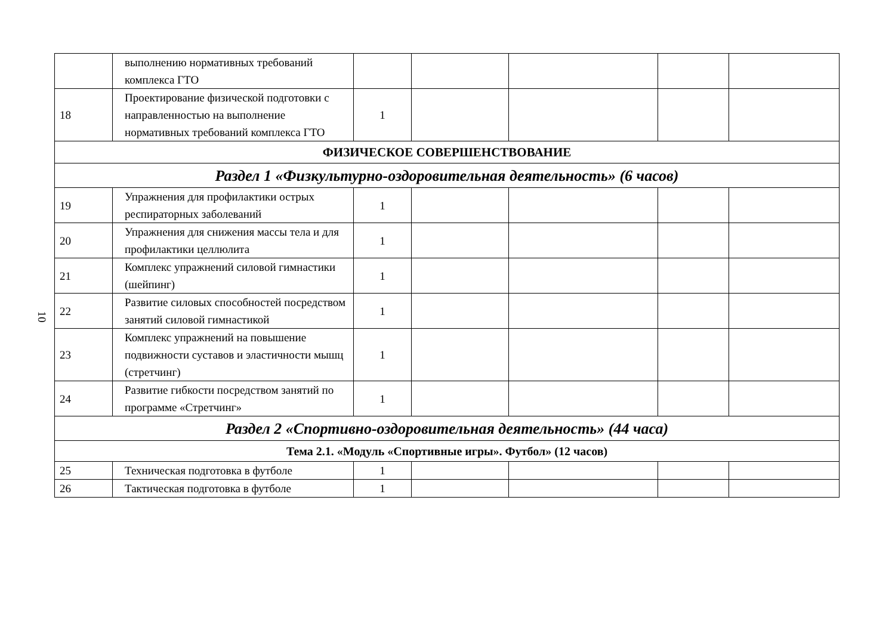10
| | выполнению нормативных требований комплекса ГТО | | | | | |
| 18 | Проектирование физической подготовки с направленностью на выполнение нормативных требований комплекса ГТО | 1 | | | | |
| ФИЗИЧЕСКОЕ СОВЕРШЕНСТВОВАНИЕ | | | | | | |
| Раздел 1 «Физкультурно-оздоровительная деятельность» (6 часов) | | | | | | |
| 19 | Упражнения для профилактики острых респираторных заболеваний | 1 | | | | |
| 20 | Упражнения для снижения массы тела и для профилактики целлюлита | 1 | | | | |
| 21 | Комплекс упражнений силовой гимнастики (шейпинг) | 1 | | | | |
| 22 | Развитие силовых способностей посредством занятий силовой гимнастикой | 1 | | | | |
| 23 | Комплекс упражнений на повышение подвижности суставов и эластичности мышц (стретчинг) | 1 | | | | |
| 24 | Развитие гибкости посредством занятий по программе «Стретчинг» | 1 | | | | |
| Раздел 2 «Спортивно-оздоровительная деятельность» (44 часа) | | | | | | |
| Тема 2.1. «Модуль «Спортивные игры». Футбол» (12 часов) | | | | | | |
| 25 | Техническая подготовка в футболе | 1 | | | | |
| 26 | Тактическая подготовка в футболе | 1 | | | | |